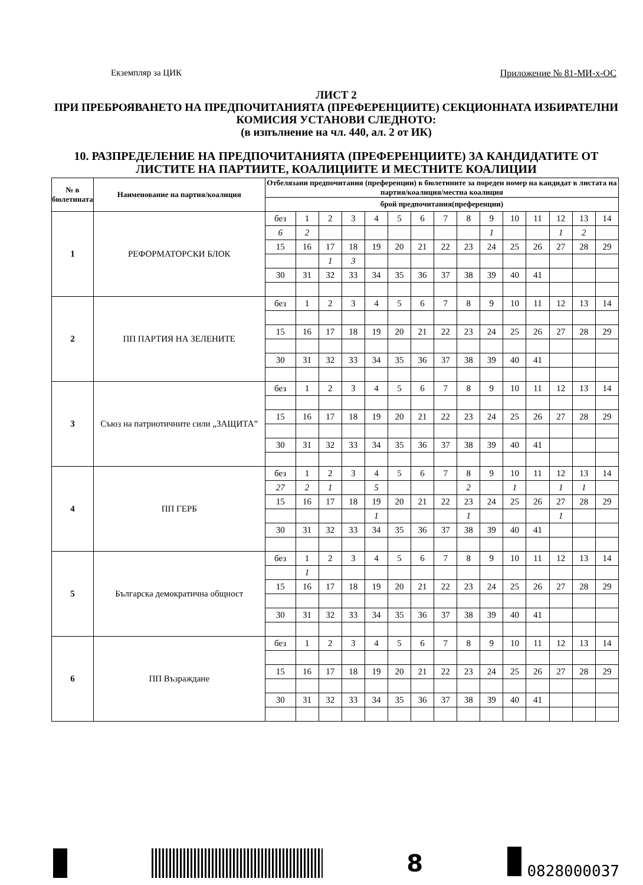Екземпляр за ЦИК Приложение № 81-МИ-х-ОС
ЛИСТ 2
ПРИ ПРЕБРОЯВАНЕТО НА ПРЕДПОЧИТАНИЯТА (ПРЕФЕРЕНЦИИТЕ) СЕКЦИОННАТА ИЗБИРАТЕЛНИ КОМИСИЯ УСТАНОВИ СЛЕДНОТО:
(в изпълнение на чл. 440, ал. 2 от ИК)
10. РАЗПРЕДЕЛЕНИЕ НА ПРЕДПОЧИТАНИЯТА (ПРЕФЕРЕНЦИИТЕ) ЗА КАНДИДАТИТЕ ОТ ЛИСТИТЕ НА ПАРТИИТЕ, КОАЛИЦИИТЕ И МЕСТНИТЕ КОАЛИЦИИ
| № в бюлетината | Наименование на партия/коалиция | Отбелязани предпочитания (преференции) в бюлетините за пореден номер на кандидат в листата на партия/коалиция/местна коалиция | | | | | | | | | | | | | | |
| --- | --- | --- | --- | --- | --- | --- | --- | --- | --- | --- | --- | --- | --- | --- | --- | --- |
| | | брой предпочитания(преференции) | | | | | | | | | | | | | | |
| 1 | РЕФОРМАТОРСКИ БЛОК | без | 1 | 2 | 3 | 4 | 5 | 6 | 7 | 8 | 9 | 10 | 11 | 12 | 13 | 14 |
| | | 6 | 2 | | | | | | | | 1 | | | 1 | 2 | |
| | | 15 | 16 | 17 | 18 | 19 | 20 | 21 | 22 | 23 | 24 | 25 | 26 | 27 | 28 | 29 |
| | | | | 1 | 3 | | | | | | | | | | | |
| | | 30 | 31 | 32 | 33 | 34 | 35 | 36 | 37 | 38 | 39 | 40 | 41 | | | |
| 2 | ПП ПАРТИЯ НА ЗЕЛЕНИТЕ | без | 1 | 2 | 3 | 4 | 5 | 6 | 7 | 8 | 9 | 10 | 11 | 12 | 13 | 14 |
| | | 15 | 16 | 17 | 18 | 19 | 20 | 21 | 22 | 23 | 24 | 25 | 26 | 27 | 28 | 29 |
| | | 30 | 31 | 32 | 33 | 34 | 35 | 36 | 37 | 38 | 39 | 40 | 41 | | | |
| 3 | Съюз на патриотичните сили „ЗАЩИТА” | без | 1 | 2 | 3 | 4 | 5 | 6 | 7 | 8 | 9 | 10 | 11 | 12 | 13 | 14 |
| | | 15 | 16 | 17 | 18 | 19 | 20 | 21 | 22 | 23 | 24 | 25 | 26 | 27 | 28 | 29 |
| | | 30 | 31 | 32 | 33 | 34 | 35 | 36 | 37 | 38 | 39 | 40 | 41 | | | |
| 4 | ПП ГЕРБ | без | 1 | 2 | 3 | 4 | 5 | 6 | 7 | 8 | 9 | 10 | 11 | 12 | 13 | 14 |
| | | 27 | 2 | 1 | | 5 | | | | 2 | | 1 | | 1 | 1 | |
| | | 15 | 16 | 17 | 18 | 19 | 20 | 21 | 22 | 23 | 24 | 25 | 26 | 27 | 28 | 29 |
| | | | | | | 1 | | | | 1 | | | | 1 | | |
| | | 30 | 31 | 32 | 33 | 34 | 35 | 36 | 37 | 38 | 39 | 40 | 41 | | | |
| 5 | Българска демократична общност | без | 1 | 2 | 3 | 4 | 5 | 6 | 7 | 8 | 9 | 10 | 11 | 12 | 13 | 14 |
| | | | 1 | | | | | | | | | | | | | |
| | | 15 | 16 | 17 | 18 | 19 | 20 | 21 | 22 | 23 | 24 | 25 | 26 | 27 | 28 | 29 |
| | | 30 | 31 | 32 | 33 | 34 | 35 | 36 | 37 | 38 | 39 | 40 | 41 | | | |
| 6 | ПП Възраждане | без | 1 | 2 | 3 | 4 | 5 | 6 | 7 | 8 | 9 | 10 | 11 | 12 | 13 | 14 |
| | | 15 | 16 | 17 | 18 | 19 | 20 | 21 | 22 | 23 | 24 | 25 | 26 | 27 | 28 | 29 |
| | | 30 | 31 | 32 | 33 | 34 | 35 | 36 | 37 | 38 | 39 | 40 | 41 | | | |
8 0828000037